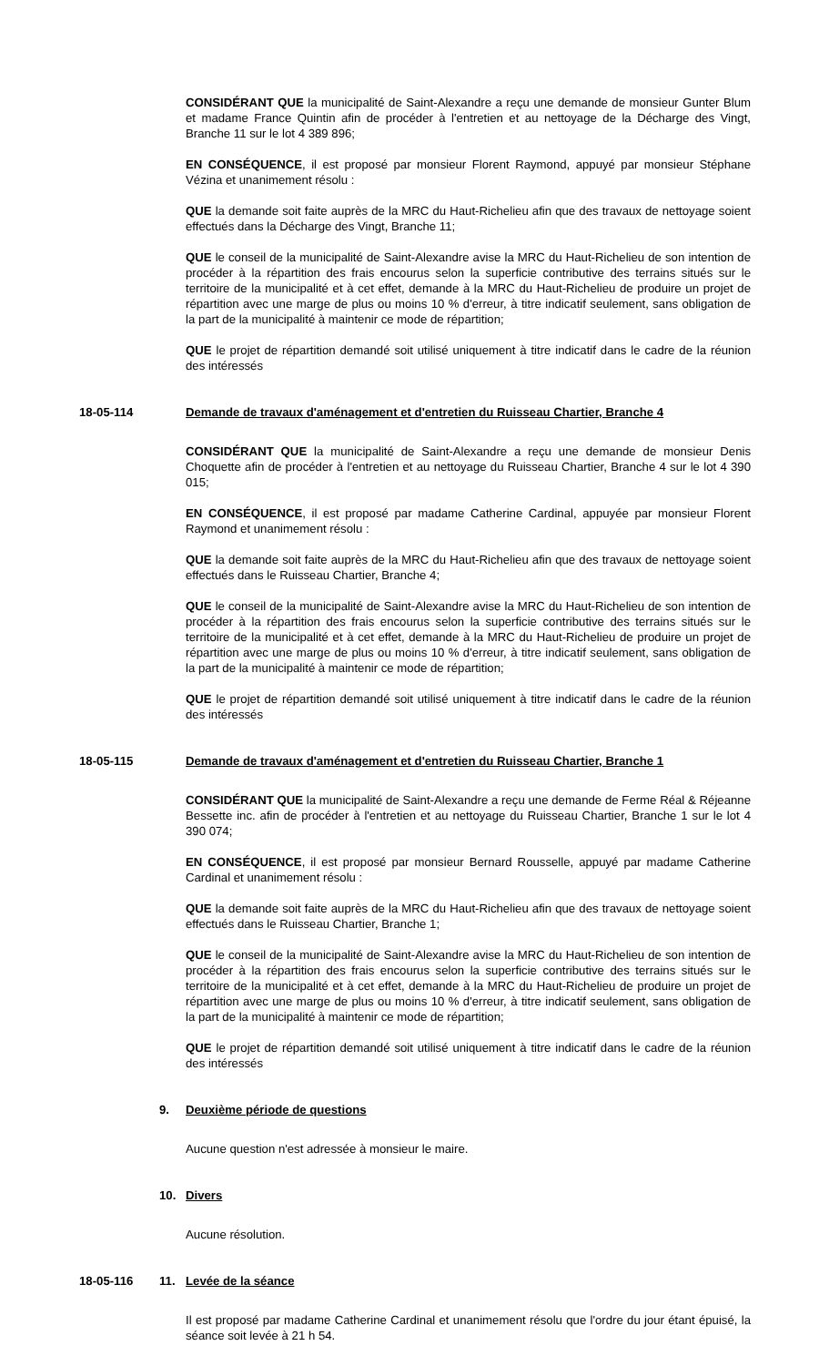CONSIDÉRANT QUE la municipalité de Saint-Alexandre a reçu une demande de monsieur Gunter Blum et madame France Quintin afin de procéder à l'entretien et au nettoyage de la Décharge des Vingt, Branche 11 sur le lot 4 389 896;
EN CONSÉQUENCE, il est proposé par monsieur Florent Raymond, appuyé par monsieur Stéphane Vézina et unanimement résolu :
QUE la demande soit faite auprès de la MRC du Haut-Richelieu afin que des travaux de nettoyage soient effectués dans la Décharge des Vingt, Branche 11;
QUE le conseil de la municipalité de Saint-Alexandre avise la MRC du Haut-Richelieu de son intention de procéder à la répartition des frais encourus selon la superficie contributive des terrains situés sur le territoire de la municipalité et à cet effet, demande à la MRC du Haut-Richelieu de produire un projet de répartition avec une marge de plus ou moins 10 % d'erreur, à titre indicatif seulement, sans obligation de la part de la municipalité à maintenir ce mode de répartition;
QUE le projet de répartition demandé soit utilisé uniquement à titre indicatif dans le cadre de la réunion des intéressés
18-05-114 Demande de travaux d'aménagement et d'entretien du Ruisseau Chartier, Branche 4
CONSIDÉRANT QUE la municipalité de Saint-Alexandre a reçu une demande de monsieur Denis Choquette afin de procéder à l'entretien et au nettoyage du Ruisseau Chartier, Branche 4 sur le lot 4 390 015;
EN CONSÉQUENCE, il est proposé par madame Catherine Cardinal, appuyée par monsieur Florent Raymond et unanimement résolu :
QUE la demande soit faite auprès de la MRC du Haut-Richelieu afin que des travaux de nettoyage soient effectués dans le Ruisseau Chartier, Branche 4;
QUE le conseil de la municipalité de Saint-Alexandre avise la MRC du Haut-Richelieu de son intention de procéder à la répartition des frais encourus selon la superficie contributive des terrains situés sur le territoire de la municipalité et à cet effet, demande à la MRC du Haut-Richelieu de produire un projet de répartition avec une marge de plus ou moins 10 % d'erreur, à titre indicatif seulement, sans obligation de la part de la municipalité à maintenir ce mode de répartition;
QUE le projet de répartition demandé soit utilisé uniquement à titre indicatif dans le cadre de la réunion des intéressés
18-05-115 Demande de travaux d'aménagement et d'entretien du Ruisseau Chartier, Branche 1
CONSIDÉRANT QUE la municipalité de Saint-Alexandre a reçu une demande de Ferme Réal & Réjeanne Bessette inc. afin de procéder à l'entretien et au nettoyage du Ruisseau Chartier, Branche 1 sur le lot 4 390 074;
EN CONSÉQUENCE, il est proposé par monsieur Bernard Rousselle, appuyé par madame Catherine Cardinal et unanimement résolu :
QUE la demande soit faite auprès de la MRC du Haut-Richelieu afin que des travaux de nettoyage soient effectués dans le Ruisseau Chartier, Branche 1;
QUE le conseil de la municipalité de Saint-Alexandre avise la MRC du Haut-Richelieu de son intention de procéder à la répartition des frais encourus selon la superficie contributive des terrains situés sur le territoire de la municipalité et à cet effet, demande à la MRC du Haut-Richelieu de produire un projet de répartition avec une marge de plus ou moins 10 % d'erreur, à titre indicatif seulement, sans obligation de la part de la municipalité à maintenir ce mode de répartition;
QUE le projet de répartition demandé soit utilisé uniquement à titre indicatif dans le cadre de la réunion des intéressés
9. Deuxième période de questions
Aucune question n'est adressée à monsieur le maire.
10. Divers
Aucune résolution.
18-05-116 11. Levée de la séance
Il est proposé par madame Catherine Cardinal et unanimement résolu que l'ordre du jour étant épuisé, la séance soit levée à 21 h 54.